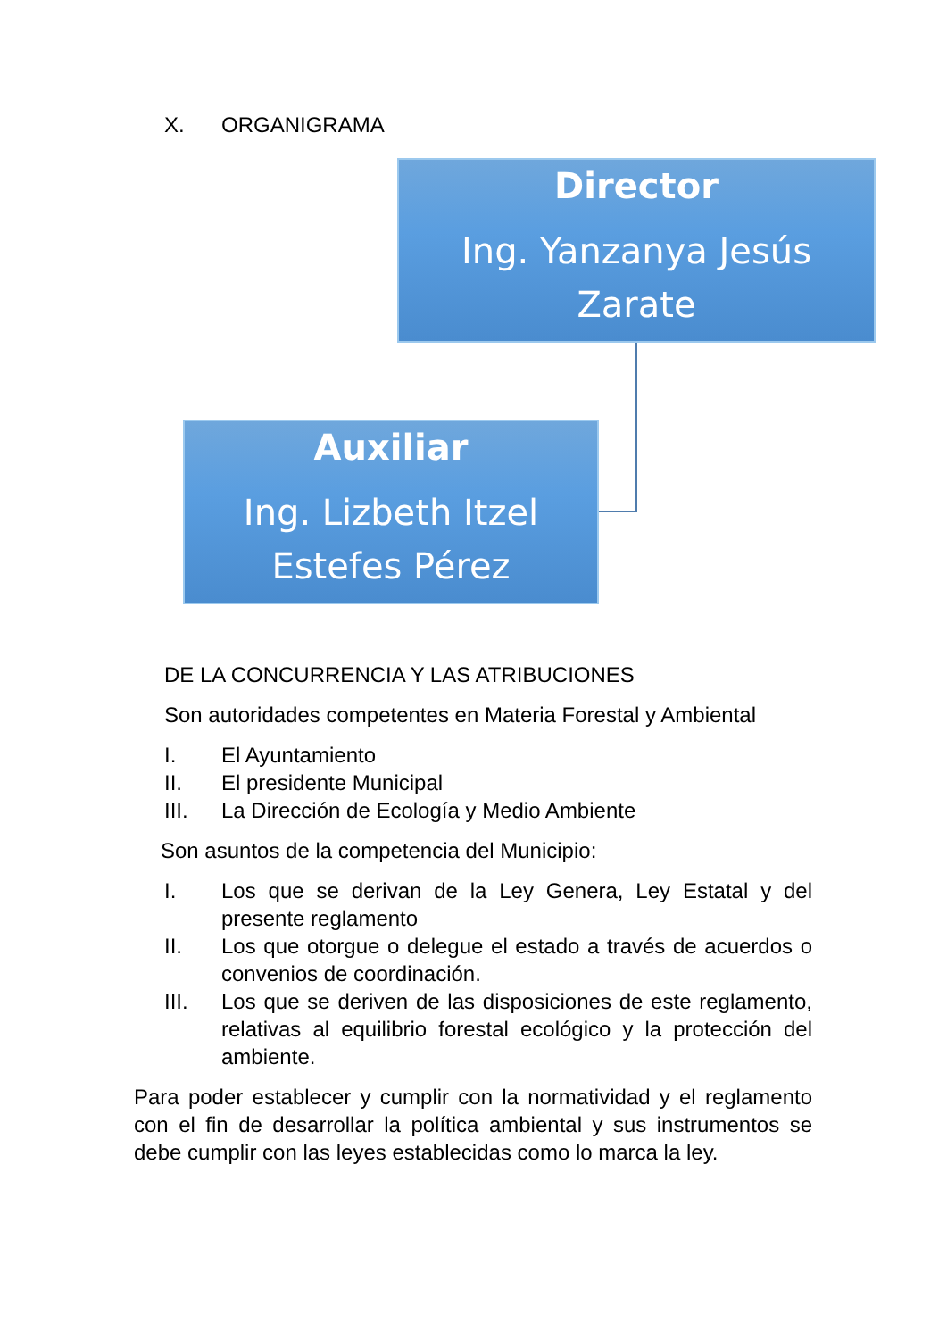X. ORGANIGRAMA
Director
Ing. Yanzanya Jesús Zarate
Auxiliar
Ing. Lizbeth Itzel Estefes Pérez
DE LA CONCURRENCIA Y LAS ATRIBUCIONES
Son autoridades competentes en Materia Forestal y Ambiental
I. El Ayuntamiento
II. El presidente Municipal
III. La Dirección de Ecología y Medio Ambiente
Son asuntos de la competencia del Municipio:
I. Los que se derivan de la Ley Genera, Ley Estatal y del presente reglamento
II. Los que otorgue o delegue el estado a través de acuerdos o convenios de coordinación.
III. Los que se deriven de las disposiciones de este reglamento, relativas al equilibrio forestal ecológico y la protección del ambiente.
Para poder establecer y cumplir con la normatividad y el reglamento con el fin de desarrollar la política ambiental y sus instrumentos se debe cumplir con las leyes establecidas como lo marca la ley.